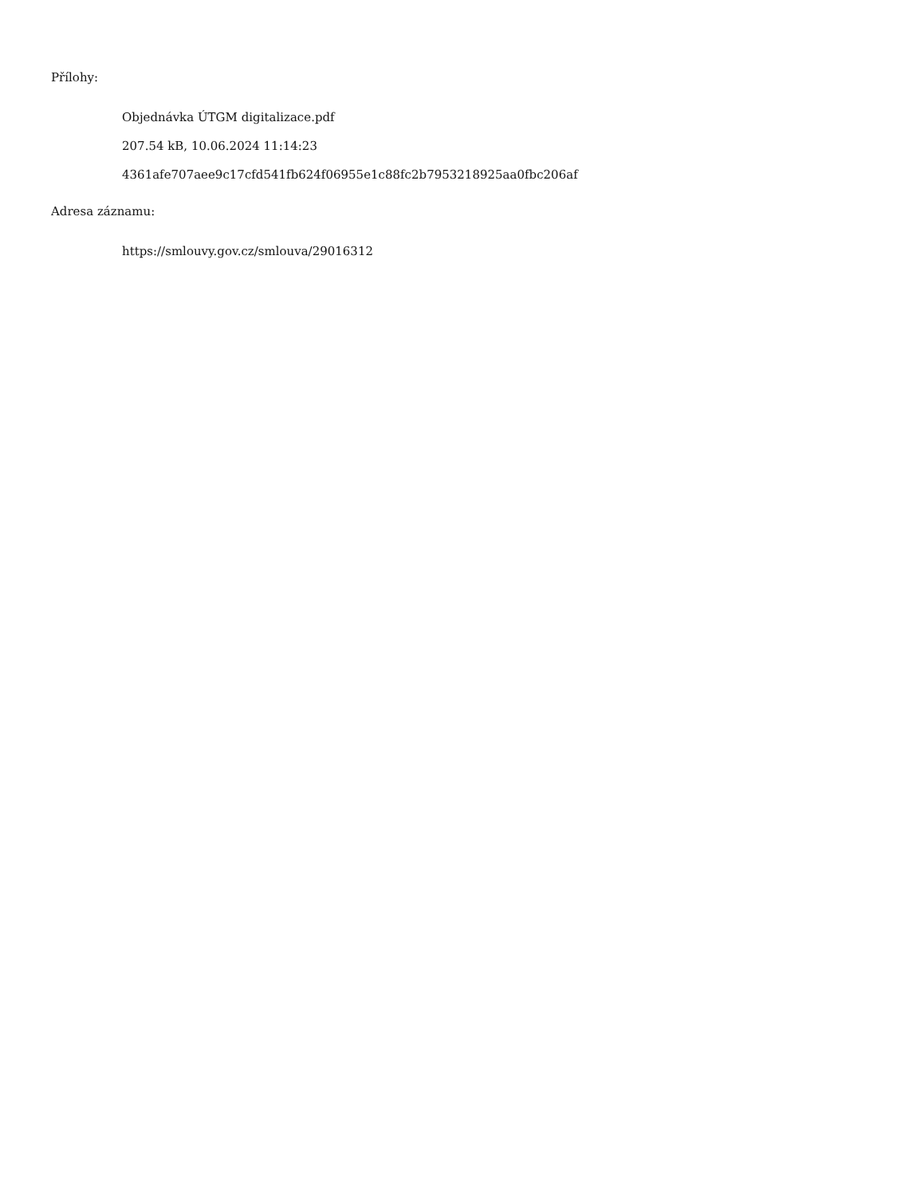Přílohy:
Objednávka ÚTGM digitalizace.pdf
207.54 kB, 10.06.2024 11:14:23
4361afe707aee9c17cfd541fb624f06955e1c88fc2b7953218925aa0fbc206af
Adresa záznamu:
https://smlouvy.gov.cz/smlouva/29016312